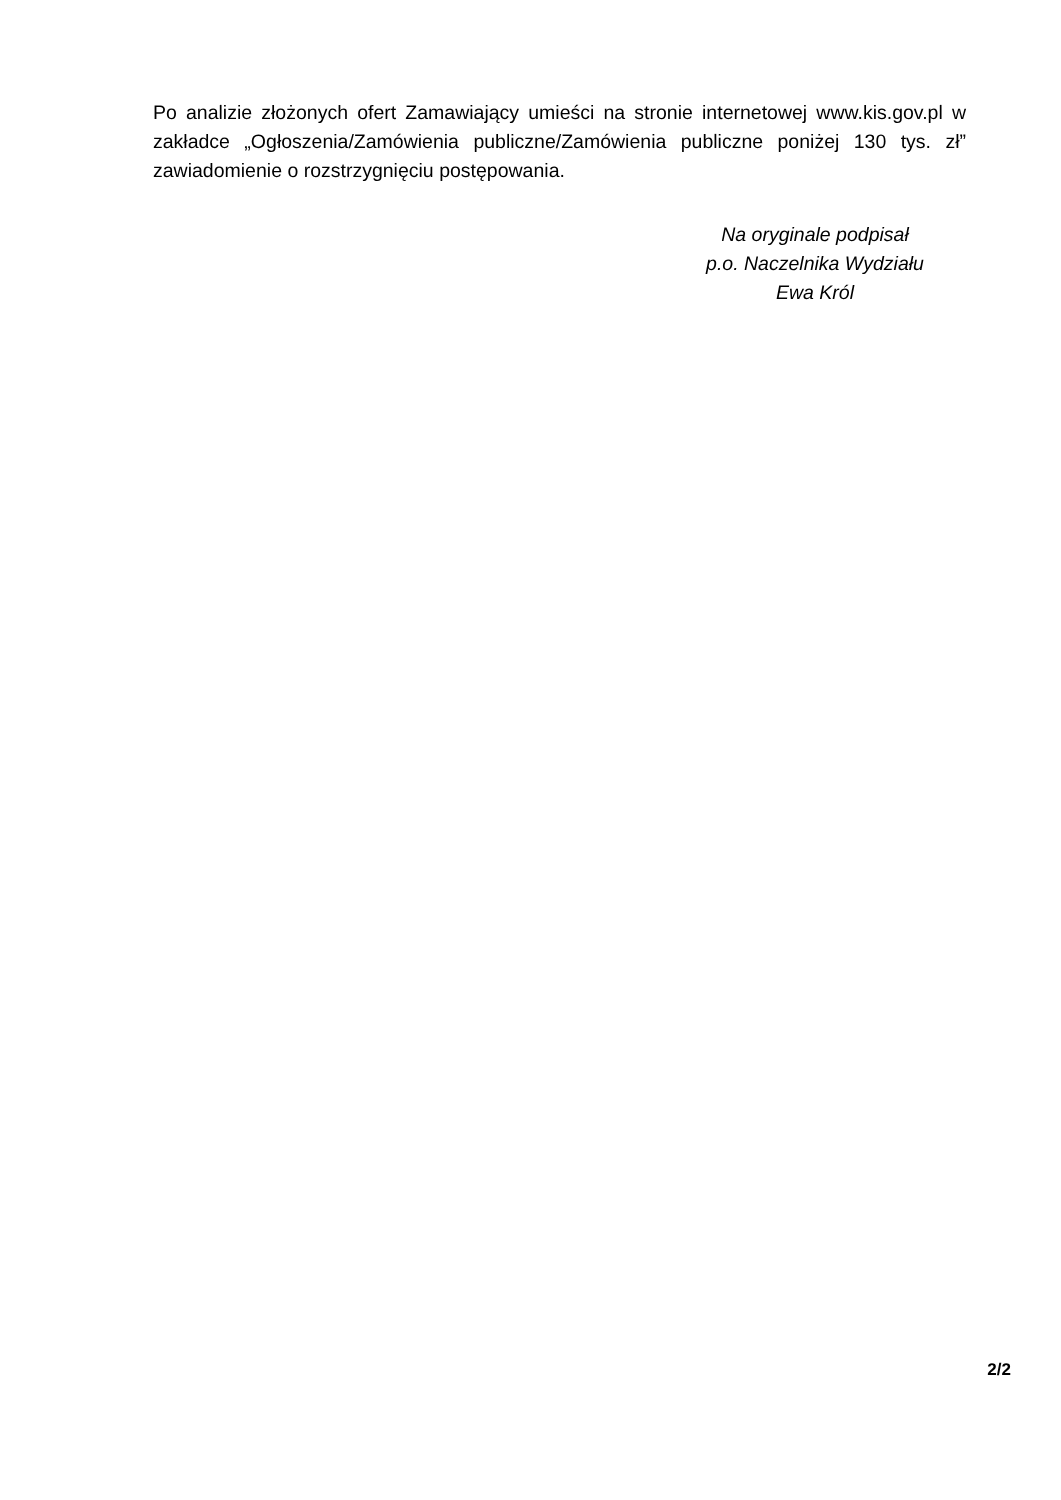Po analizie złożonych ofert Zamawiający umieści na stronie internetowej www.kis.gov.pl w zakładce „Ogłoszenia/Zamówienia publiczne/Zamówienia publiczne poniżej 130 tys. zł” zawiadomienie o rozstrzygnięciu postępowania.
Na oryginale podpisał
p.o. Naczelnika Wydziału
Ewa Król
2/2